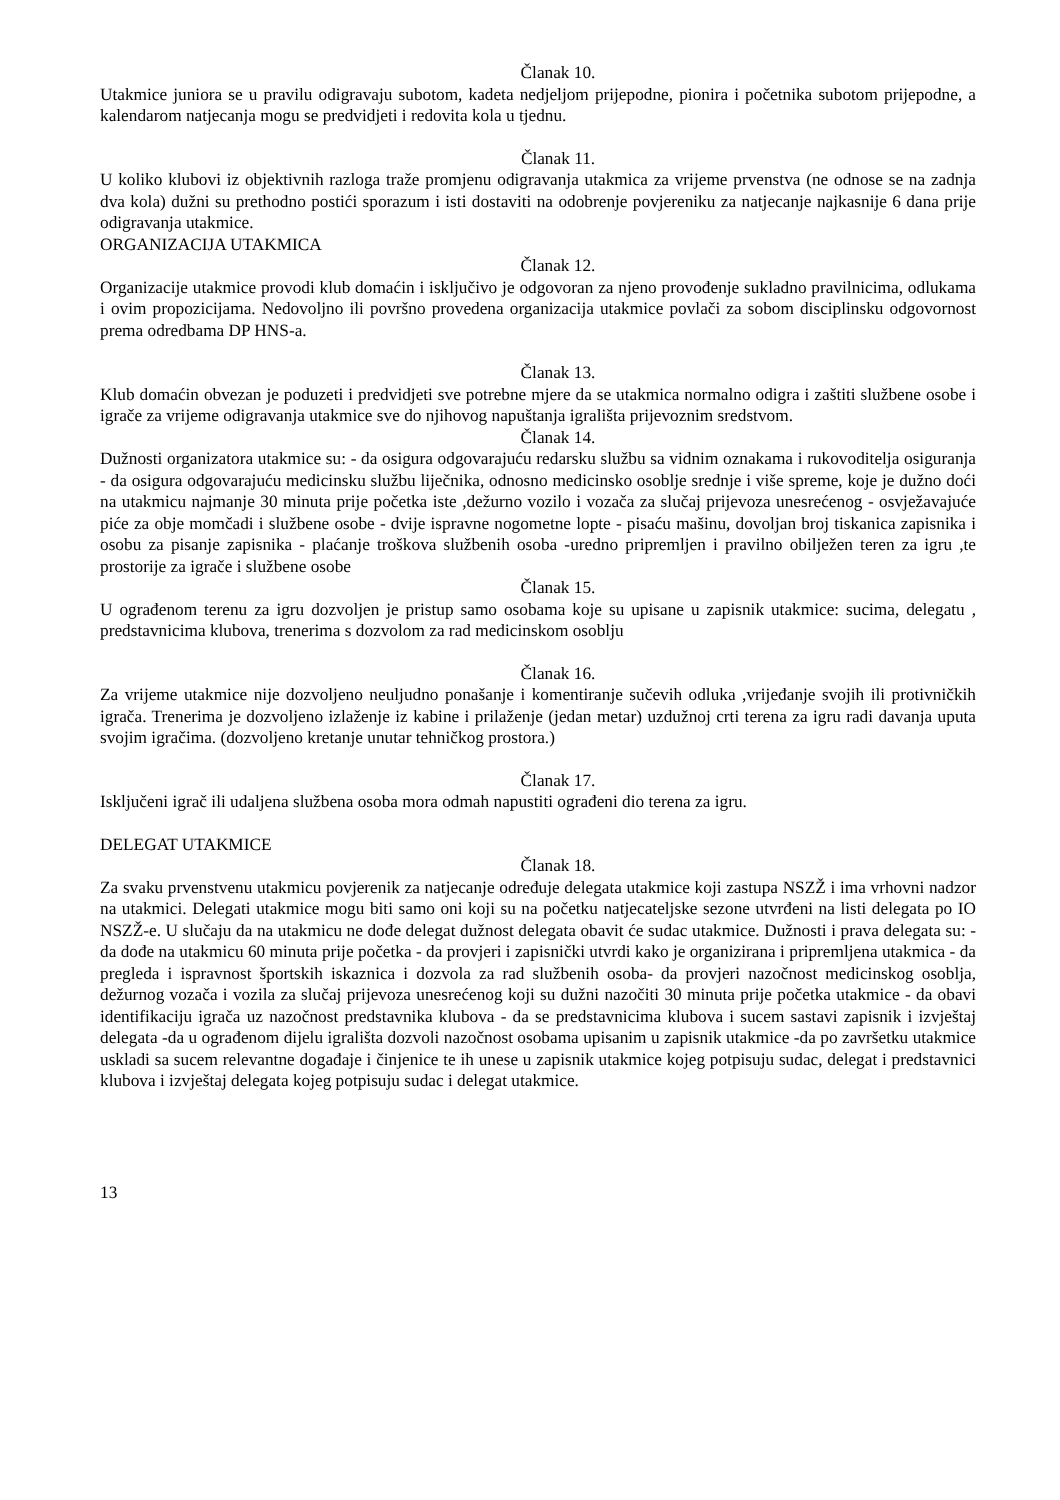Članak 10.
Utakmice juniora se u pravilu odigravaju subotom, kadeta nedjeljom prijepodne, pionira i početnika subotom prijepodne, a kalendarom natjecanja mogu se predvidjeti i redovita kola u tjednu.
Članak 11.
U koliko klubovi iz objektivnih razloga traže promjenu odigravanja utakmica za vrijeme prvenstva (ne odnose se na zadnja dva kola) dužni su prethodno postići sporazum i isti dostaviti na odobrenje povjereniku za natjecanje najkasnije 6 dana prije odigravanja utakmice.
ORGANIZACIJA UTAKMICA
Članak 12.
Organizacije utakmice provodi klub domaćin i isključivo je odgovoran za njeno provođenje sukladno pravilnicima, odlukama i ovim propozicijama. Nedovoljno ili površno provedena organizacija utakmice povlači za sobom disciplinsku odgovornost prema odredbama DP HNS-a.
Članak 13.
Klub domaćin obvezan je poduzeti i predvidjeti sve potrebne mjere da se utakmica normalno odigra i zaštiti službene osobe i igrače za vrijeme odigravanja utakmice sve do njihovog napuštanja igrališta prijevoznim sredstvom.
Članak 14.
Dužnosti organizatora utakmice su: - da osigura odgovarajuću redarsku službu sa vidnim oznakama i rukovoditelja osiguranja - da osigura odgovarajuću medicinsku službu liječnika, odnosno medicinsko osoblje srednje i više spreme, koje je dužno doći na utakmicu najmanje 30 minuta prije početka iste ,dežurno vozilo i vozača za slučaj prijevoza unesrećenog - osvježavajuće piće za obje momčadi i službene osobe - dvije ispravne nogometne lopte - pisaću mašinu, dovoljan broj tiskanica zapisnika i osobu za pisanje zapisnika - plaćanje troškova službenih osoba -uredno pripremljen i pravilno obilježen teren za igru ,te prostorije za igrače i službene osobe
Članak 15.
U ograđenom terenu za igru dozvoljen je pristup samo osobama koje su upisane u zapisnik utakmice: sucima, delegatu , predstavnicima klubova, trenerima s dozvolom za rad medicinskom osoblju
Članak 16.
Za vrijeme utakmice nije dozvoljeno neuljudno ponašanje i komentiranje sučevih odluka ,vrijeđanje svojih ili protivničkih igrača. Trenerima je dozvoljeno izlaženje iz kabine i prilaženje (jedan metar) uzdužnoj crti terena za igru radi davanja uputa svojim igračima. (dozvoljeno kretanje unutar tehničkog prostora.)
Članak 17.
Isključeni igrač ili udaljena službena osoba mora odmah napustiti ograđeni dio terena za igru.
DELEGAT UTAKMICE
Članak 18.
Za svaku prvenstvenu utakmicu povjerenik za natjecanje određuje delegata utakmice koji zastupa NSZŽ i ima vrhovni nadzor na utakmici. Delegati utakmice mogu biti samo oni koji su na početku natjecateljske sezone utvrđeni na listi delegata po IO NSZŽ-e. U slučaju da na utakmicu ne dođe delegat dužnost delegata obavit će sudac utakmice. Dužnosti i prava delegata su: - da dođe na utakmicu 60 minuta prije početka - da provjeri i zapisnički utvrdi kako je organizirana i pripremljena utakmica - da pregleda i ispravnost športskih iskaznica i dozvola za rad službenih osoba- da provjeri nazočnost medicinskog osoblja, dežurnog vozača i vozila za slučaj prijevoza unesrećenog koji su dužni nazočiti 30 minuta prije početka utakmice - da obavi identifikaciju igrača uz nazočnost predstavnika klubova - da se predstavnicima klubova i sucem sastavi zapisnik i izvještaj delegata -da u ograđenom dijelu igrališta dozvoli nazočnost osobama upisanim u zapisnik utakmice -da po završetku utakmice uskladi sa sucem relevantne događaje i činjenice te ih unese u zapisnik utakmice kojeg potpisuju sudac, delegat i predstavnici klubova i izvještaj delegata kojeg potpisuju sudac i delegat utakmice.
13